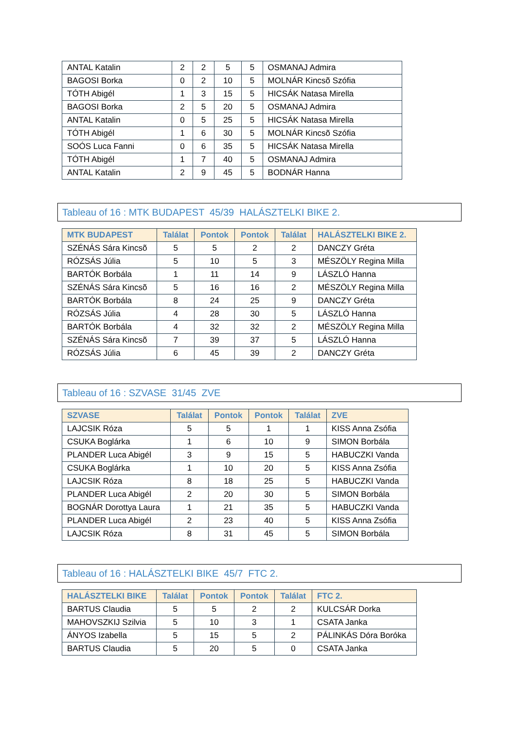| ANTAL Katalin | 2 | 2 | 5 | 5 | OSMANAJ Admira |
| BAGOSI Borka | 0 | 2 | 10 | 5 | MOLNÁR Kincsõ Szófia |
| TÓTH Abigél | 1 | 3 | 15 | 5 | HICSÁK Natasa Mirella |
| BAGOSI Borka | 2 | 5 | 20 | 5 | OSMANAJ Admira |
| ANTAL Katalin | 0 | 5 | 25 | 5 | HICSÁK Natasa Mirella |
| TÓTH Abigél | 1 | 6 | 30 | 5 | MOLNÁR Kincsõ Szófia |
| SOÓS Luca Fanni | 0 | 6 | 35 | 5 | HICSÁK Natasa Mirella |
| TÓTH Abigél | 1 | 7 | 40 | 5 | OSMANAJ Admira |
| ANTAL Katalin | 2 | 9 | 45 | 5 | BODNÁR Hanna |
Tableau of 16 : MTK BUDAPEST 45/39 HALÁSZTELKI BIKE 2.
| MTK BUDAPEST | Találat | Pontok | Pontok | Találat | HALÁSZTELKI BIKE 2. |
| --- | --- | --- | --- | --- | --- |
| SZÉNÁS Sára Kincsõ | 5 | 5 | 2 | 2 | DANCZY Gréta |
| RÓZSÁS Júlia | 5 | 10 | 5 | 3 | MÉSZÖLY Regina Milla |
| BARTÓK Borbála | 1 | 11 | 14 | 9 | LÁSZLÓ Hanna |
| SZÉNÁS Sára Kincsõ | 5 | 16 | 16 | 2 | MÉSZÖLY Regina Milla |
| BARTÓK Borbála | 8 | 24 | 25 | 9 | DANCZY Gréta |
| RÓZSÁS Júlia | 4 | 28 | 30 | 5 | LÁSZLÓ Hanna |
| BARTÓK Borbála | 4 | 32 | 32 | 2 | MÉSZÖLY Regina Milla |
| SZÉNÁS Sára Kincsõ | 7 | 39 | 37 | 5 | LÁSZLÓ Hanna |
| RÓZSÁS Júlia | 6 | 45 | 39 | 2 | DANCZY Gréta |
Tableau of 16 : SZVASE 31/45 ZVE
| SZVASE | Találat | Pontok | Pontok | Találat | ZVE |
| --- | --- | --- | --- | --- | --- |
| LAJCSIK Róza | 5 | 5 | 1 | 1 | KISS Anna Zsófia |
| CSUKA Boglárka | 1 | 6 | 10 | 9 | SIMON Borbála |
| PLANDER Luca Abigél | 3 | 9 | 15 | 5 | HABUCZKI Vanda |
| CSUKA Boglárka | 1 | 10 | 20 | 5 | KISS Anna Zsófia |
| LAJCSIK Róza | 8 | 18 | 25 | 5 | HABUCZKI Vanda |
| PLANDER Luca Abigél | 2 | 20 | 30 | 5 | SIMON Borbála |
| BOGNÁR Dorottya Laura | 1 | 21 | 35 | 5 | HABUCZKI Vanda |
| PLANDER Luca Abigél | 2 | 23 | 40 | 5 | KISS Anna Zsófia |
| LAJCSIK Róza | 8 | 31 | 45 | 5 | SIMON Borbála |
Tableau of 16 : HALÁSZTELKI BIKE 45/7 FTC 2.
| HALÁSZTELKI BIKE | Találat | Pontok | Pontok | Találat | FTC 2. |
| --- | --- | --- | --- | --- | --- |
| BARTUS Claudia | 5 | 5 | 2 | 2 | KULCSÁR Dorka |
| MAHOVSZKIJ Szilvia | 5 | 10 | 3 | 1 | CSATA Janka |
| ÁNYOS Izabella | 5 | 15 | 5 | 2 | PÁLINKÁS Dóra Boróka |
| BARTUS Claudia | 5 | 20 | 5 | 0 | CSATA Janka |